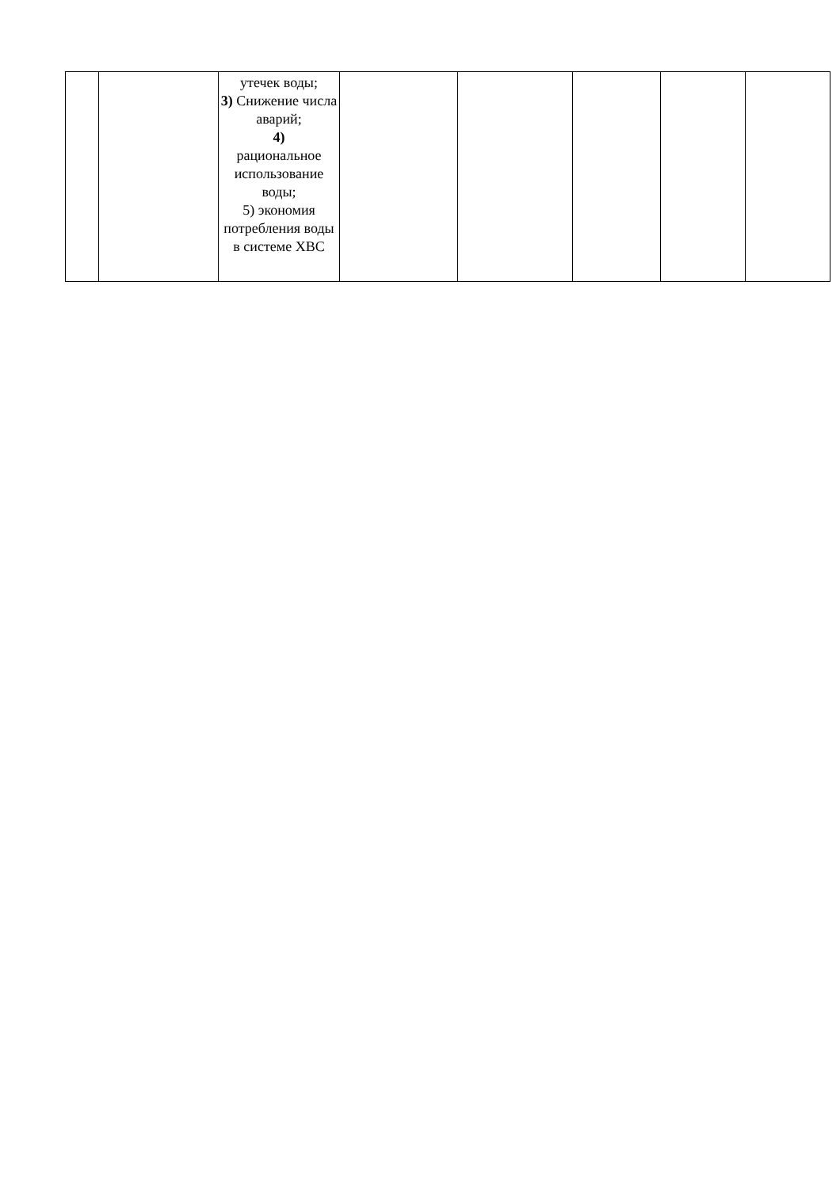| | | утечек воды; 3) Снижение числа аварий; 4) рациональное использование воды; 5) экономия потребления воды в системе ХВС | | | | | |